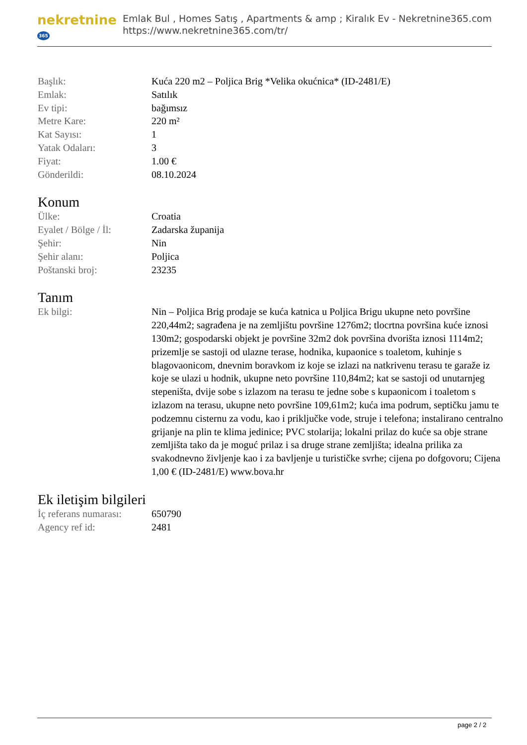nekretnine 365
Emlak Bul , Homes Satış , Apartments & amp ; Kiralık Ev - Nekretnine365.com
https://www.nekretnine365.com/tr/
| Başlık: | Kuća 220 m2 – Poljica Brig *Velika okućnica* (ID-2481/E) |
| Emlak: | Satılık |
| Ev tipi: | bağımsız |
| Metre Kare: | 220 m² |
| Kat Sayısı: | 1 |
| Yatak Odaları: | 3 |
| Fiyat: | 1.00 € |
| Gönderildi: | 08.10.2024 |
Konum
| Ülke: | Croatia |
| Eyalet / Bölge / İl: | Zadarska županija |
| Şehir: | Nin |
| Şehir alanı: | Poljica |
| Poštanski broj: | 23235 |
Tanım
| Ek bilgi: | Nin – Poljica Brig prodaje se kuća katnica u Poljica Brigu ukupne neto površine 220,44m2; sagrađena je na zemljištu površine 1276m2; tlocrtna površina kuće iznosi 130m2; gospodarski objekt je površine 32m2 dok površina dvorišta iznosi 1114m2; prizemlje se sastoji od ulazne terase, hodnika, kupaonice s toaletom, kuhinje s blagovaonicom, dnevnim boravkom iz koje se izlazi na natkrivenu terasu te garaže iz koje se ulazi u hodnik, ukupne neto površine 110,84m2; kat se sastoji od unutarnjeg stepeništa, dvije sobe s izlazom na terasu te jedne sobe s kupaonicom i toaletom s izlazom na terasu, ukupne neto površine 109,61m2; kuća ima podrum, septičku jamu te podzemnu cisternu za vodu, kao i priključke vode, struje i telefona; instalirano centralno grijanje na plin te klima jedinice; PVC stolarija; lokalni prilaz do kuće sa obje strane zemljišta tako da je moguć prilaz i sa druge strane zemljišta; idealna prilika za svakodnevno življenje kao i za bavljenje u turističke svrhe; cijena po dofgovoru; Cijena 1,00 € (ID-2481/E) www.bova.hr |
Ek iletişim bilgileri
| İç referans numarası: | 650790 |
| Agency ref id: | 2481 |
page 2 / 2